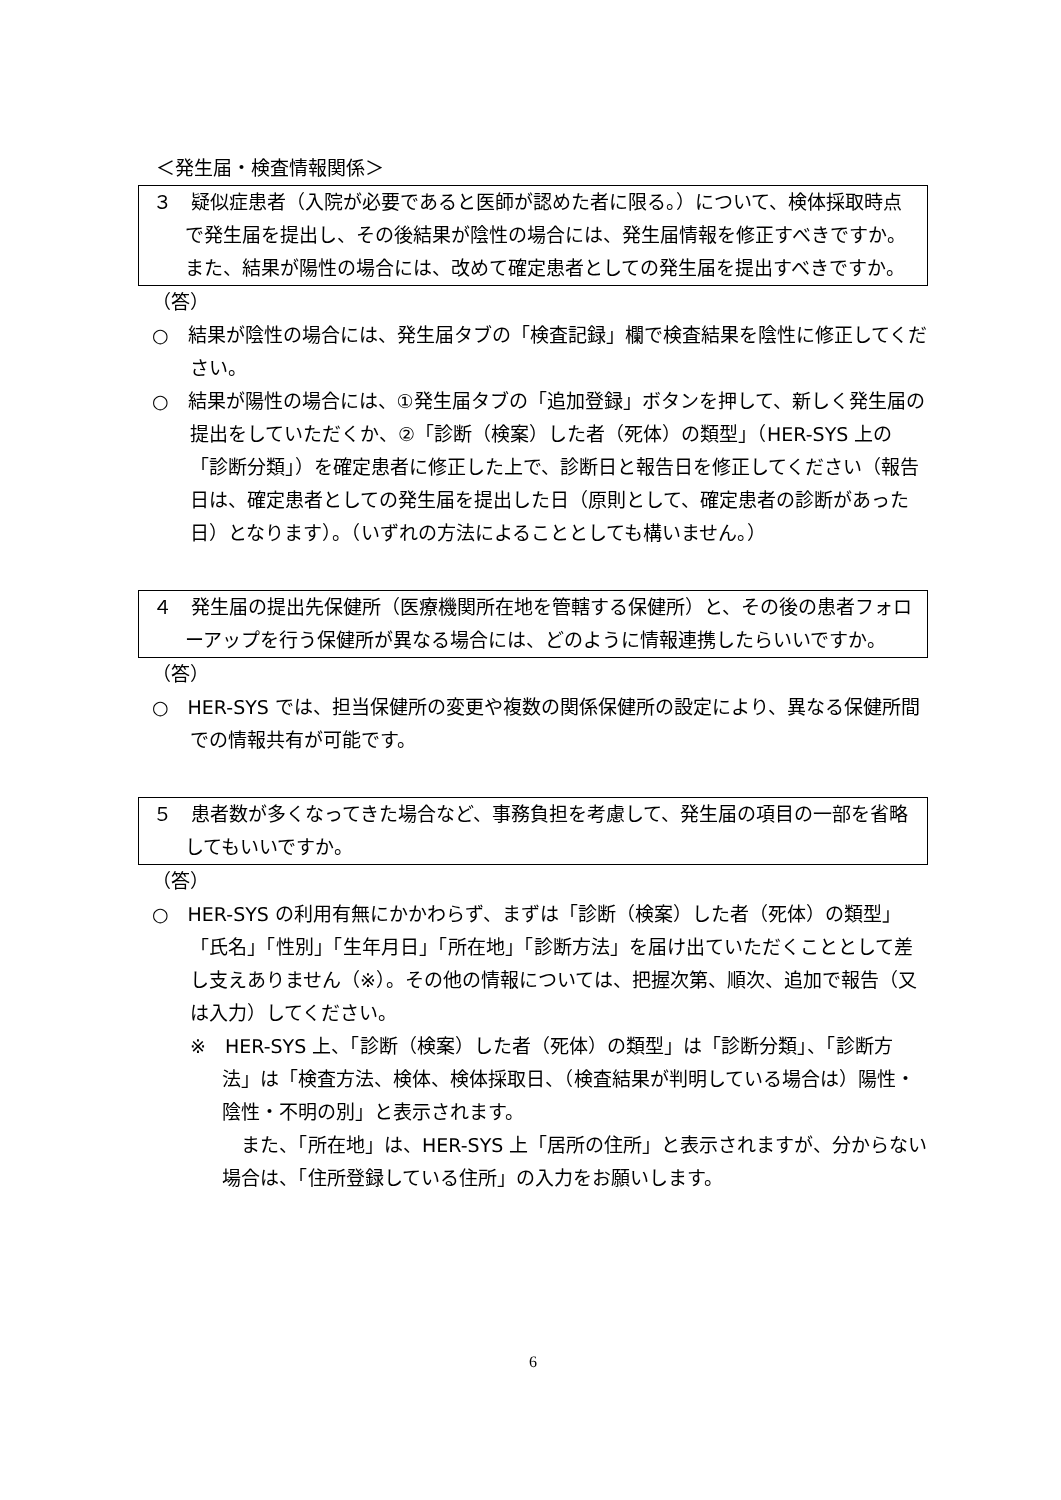＜発生届・検査情報関係＞
３　疑似症患者（入院が必要であると医師が認めた者に限る。）について、検体採取時点で発生届を提出し、その後結果が陰性の場合には、発生届情報を修正すべきですか。また、結果が陽性の場合には、改めて確定患者としての発生届を提出すべきですか。
（答）
○　結果が陰性の場合には、発生届タブの「検査記録」欄で検査結果を陰性に修正してください。
○　結果が陽性の場合には、①発生届タブの「追加登録」ボタンを押して、新しく発生届の提出をしていただくか、②「診断（検案）した者（死体）の類型」（HER-SYS 上の「診断分類」）を確定患者に修正した上で、診断日と報告日を修正してください（報告日は、確定患者としての発生届を提出した日（原則として、確定患者の診断があった日）となります）。（いずれの方法によることとしても構いません。）
４　発生届の提出先保健所（医療機関所在地を管轄する保健所）と、その後の患者フォローアップを行う保健所が異なる場合には、どのように情報連携したらいいですか。
（答）
○　HER-SYS では、担当保健所の変更や複数の関係保健所の設定により、異なる保健所間での情報共有が可能です。
５　患者数が多くなってきた場合など、事務負担を考慮して、発生届の項目の一部を省略してもいいですか。
（答）
○　HER-SYS の利用有無にかかわらず、まずは「診断（検案）した者（死体）の類型」「氏名」「性別」「生年月日」「所在地」「診断方法」を届け出ていただくこととして差し支えありません（※）。その他の情報については、把握次第、順次、追加で報告（又は入力）してください。
※　HER-SYS 上、「診断（検案）した者（死体）の類型」は「診断分類」、「診断方法」は「検査方法、検体、検体採取日、（検査結果が判明している場合は）陽性・陰性・不明の別」と表示されます。
　また、「所在地」は、HER-SYS 上「居所の住所」と表示されますが、分からない場合は、「住所登録している住所」の入力をお願いします。
6